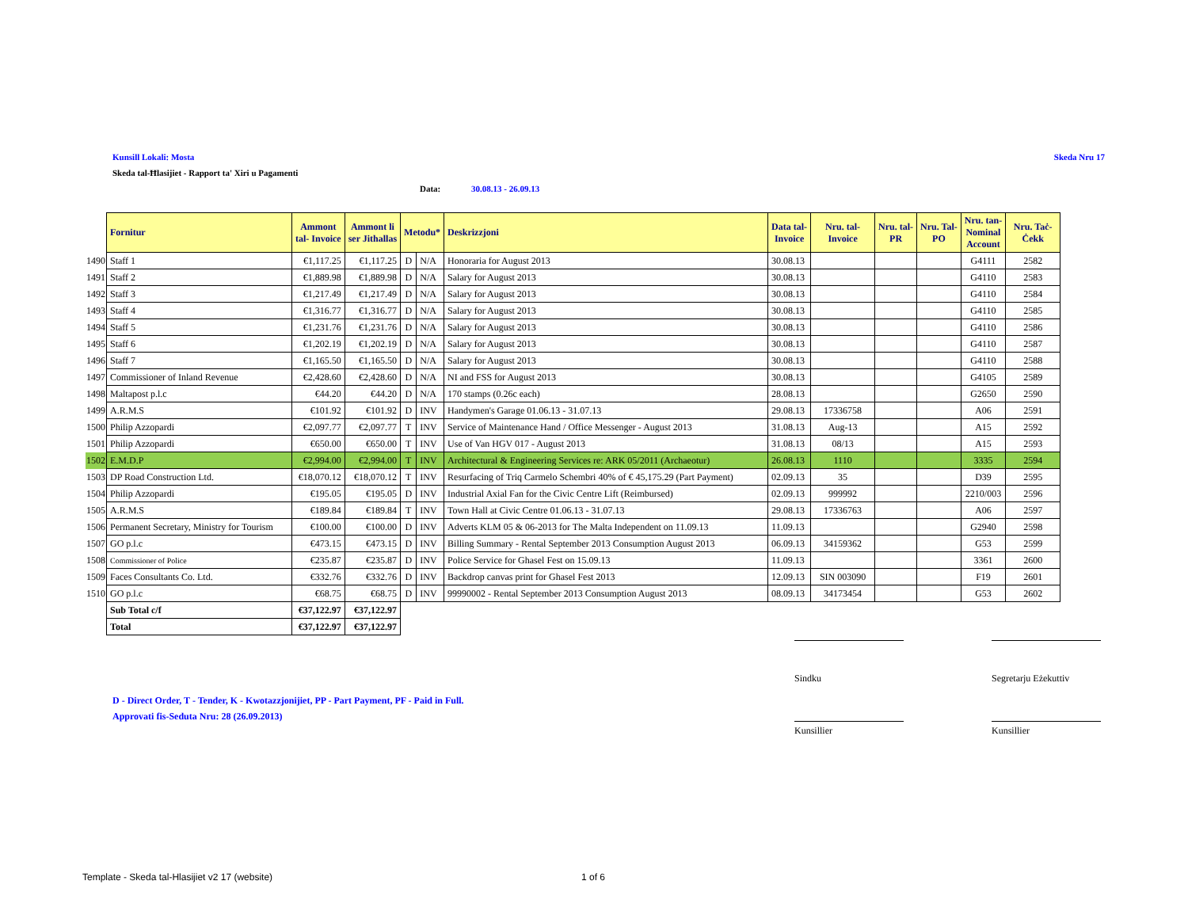Kunsill Lokali: Mosta Skeda Nru 17
Skeda tal-Ħlasijiet - Rapport ta' Xiri u Pagamenti
Data: 30.08.13 - 26.09.13
| | Fornitur | Ammont tal- Invoice | Ammont li ser Jithallas | Metodu* | | Deskrizzjoni | Data tal- Invoice | Nru. tal- Invoice | Nru. tal- PR | Nru. Tal- PO | Nru. tan- Nominal Account | Nru. Taċ- Ċekk |
| --- | --- | --- | --- | --- | --- | --- | --- | --- | --- | --- | --- | --- |
| 1490 | Staff 1 | €1,117.25 | €1,117.25 | D | N/A | Honoraria for August 2013 | 30.08.13 | | | | G4111 | 2582 |
| 1491 | Staff 2 | €1,889.98 | €1,889.98 | D | N/A | Salary for August 2013 | 30.08.13 | | | | G4110 | 2583 |
| 1492 | Staff 3 | €1,217.49 | €1,217.49 | D | N/A | Salary for August 2013 | 30.08.13 | | | | G4110 | 2584 |
| 1493 | Staff 4 | €1,316.77 | €1,316.77 | D | N/A | Salary for August 2013 | 30.08.13 | | | | G4110 | 2585 |
| 1494 | Staff 5 | €1,231.76 | €1,231.76 | D | N/A | Salary for August 2013 | 30.08.13 | | | | G4110 | 2586 |
| 1495 | Staff 6 | €1,202.19 | €1,202.19 | D | N/A | Salary for August 2013 | 30.08.13 | | | | G4110 | 2587 |
| 1496 | Staff 7 | €1,165.50 | €1,165.50 | D | N/A | Salary for August 2013 | 30.08.13 | | | | G4110 | 2588 |
| 1497 | Commissioner of Inland Revenue | €2,428.60 | €2,428.60 | D | N/A | NI and FSS for August 2013 | 30.08.13 | | | | G4105 | 2589 |
| 1498 | Maltapost p.l.c | €44.20 | €44.20 | D | N/A | 170 stamps (0.26c each) | 28.08.13 | | | | G2650 | 2590 |
| 1499 | A.R.M.S | €101.92 | €101.92 | D | INV | Handymen's Garage 01.06.13 - 31.07.13 | 29.08.13 | 17336758 | | | A06 | 2591 |
| 1500 | Philip Azzopardi | €2,097.77 | €2,097.77 | T | INV | Service of Maintenance Hand / Office Messenger - August 2013 | 31.08.13 | Aug-13 | | | A15 | 2592 |
| 1501 | Philip Azzopardi | €650.00 | €650.00 | T | INV | Use of Van HGV 017 - August 2013 | 31.08.13 | 08/13 | | | A15 | 2593 |
| 1502 | E.M.D.P | €2,994.00 | €2,994.00 | T | INV | Architectural & Engineering Services re: ARK 05/2011 (Archaeotur) | 26.08.13 | 1110 | | | 3335 | 2594 |
| 1503 | DP Road Construction Ltd. | €18,070.12 | €18,070.12 | T | INV | Resurfacing of Triq Carmelo Schembri 40% of € 45,175.29 (Part Payment) | 02.09.13 | 35 | | | D39 | 2595 |
| 1504 | Philip Azzopardi | €195.05 | €195.05 | D | INV | Industrial Axial Fan for the Civic Centre Lift (Reimbursed) | 02.09.13 | 999992 | | | 2210/003 | 2596 |
| 1505 | A.R.M.S | €189.84 | €189.84 | T | INV | Town Hall at Civic Centre 01.06.13 - 31.07.13 | 29.08.13 | 17336763 | | | A06 | 2597 |
| 1506 | Permanent Secretary, Ministry for Tourism | €100.00 | €100.00 | D | INV | Adverts KLM 05 & 06-2013 for The Malta Independent on 11.09.13 | 11.09.13 | | | | G2940 | 2598 |
| 1507 | GO p.l.c | €473.15 | €473.15 | D | INV | Billing Summary - Rental September 2013 Consumption August 2013 | 06.09.13 | 34159362 | | | G53 | 2599 |
| 1508 | Commissioner of Police | €235.87 | €235.87 | D | INV | Police Service for Ghasel Fest on 15.09.13 | 11.09.13 | | | | 3361 | 2600 |
| 1509 | Faces Consultants Co. Ltd. | €332.76 | €332.76 | D | INV | Backdrop canvas print for Ghasel Fest 2013 | 12.09.13 | SIN 003090 | | | F19 | 2601 |
| 1510 | GO p.l.c | €68.75 | €68.75 | D | INV | 99990002 - Rental September 2013 Consumption August 2013 | 08.09.13 | 34173454 | | | G53 | 2602 |
| | Sub Total c/f | €37,122.97 | €37,122.97 | | | | | | | | | |
| | Total | €37,122.97 | €37,122.97 | | | | | | | | | |
Sindku
Segretarju Eżekuttiv
Kunsillier Kunsillier
D - Direct Order, T - Tender, K - Kwotazzjonijiet, PP - Part Payment, PF - Paid in Full.
Approvati fis-Seduta Nru: 28 (26.09.2013)
Template - Skeda tal-Hlasijiet v2 17 (website)
1 of 6